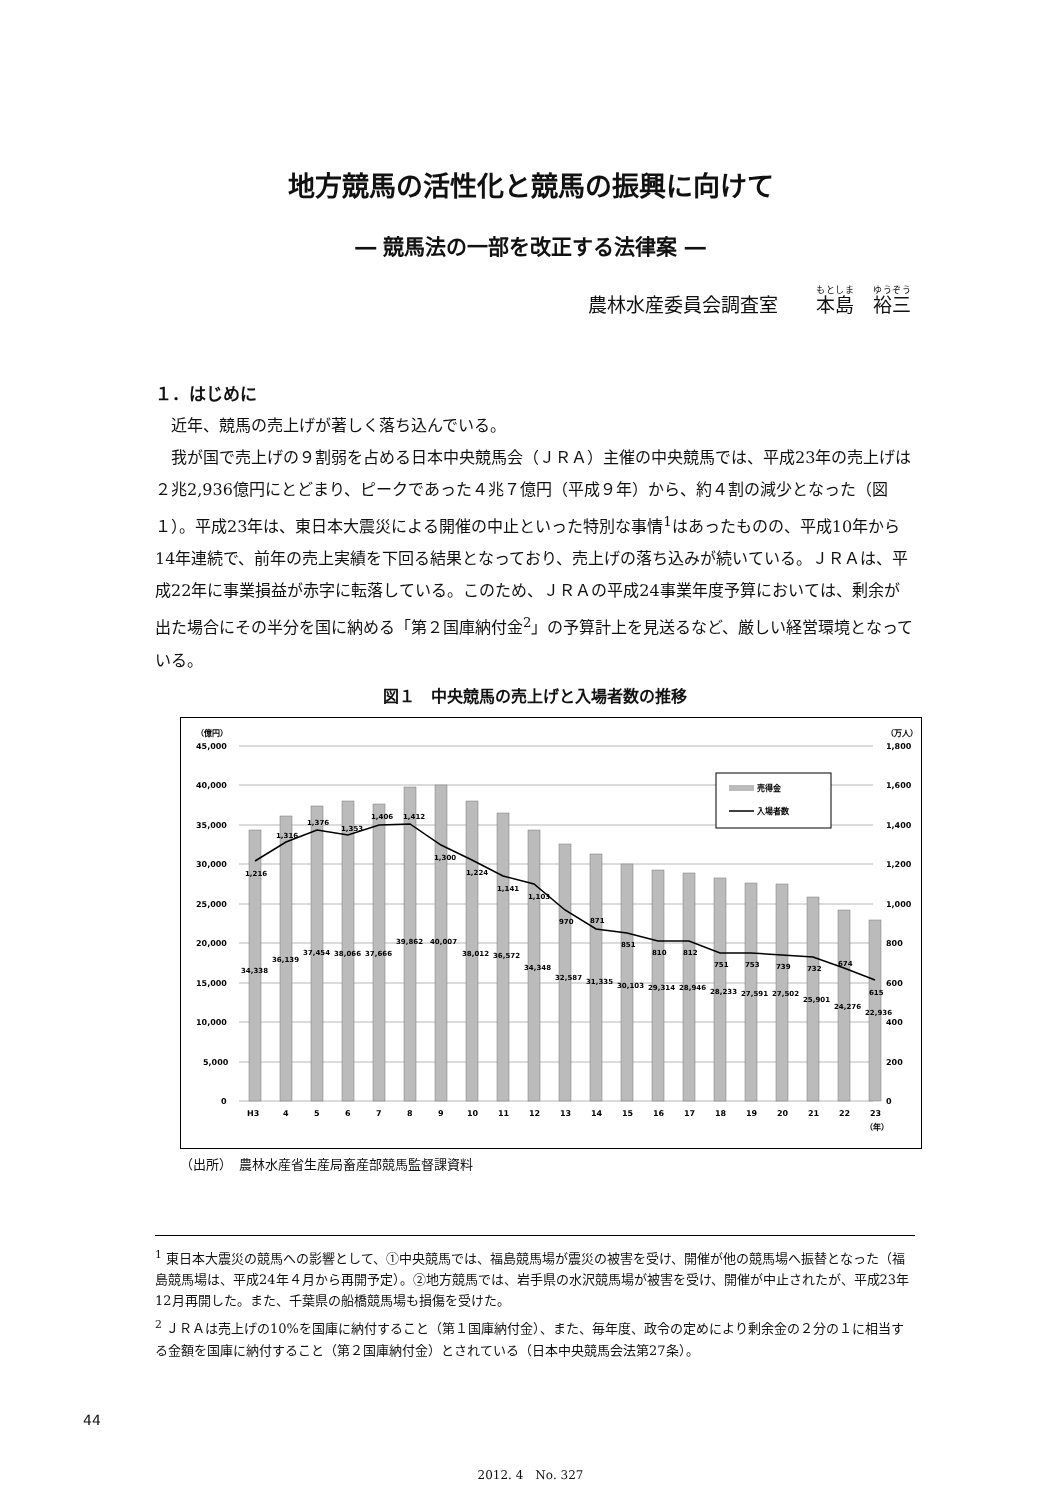地方競馬の活性化と競馬の振興に向けて
― 競馬法の一部を改正する法律案 ―
農林水産委員会調査室　　本島　裕三
１．はじめに
近年、競馬の売上げが著しく落ち込んでいる。
我が国で売上げの９割弱を占める日本中央競馬会（ＪＲＡ）主催の中央競馬では、平成23年の売上げは２兆2,936億円にとどまり、ピークであった４兆７億円（平成９年）から、約４割の減少となった（図１）。平成23年は、東日本大震災による開催の中止といった特別な事情<sup>1</sup>はあったものの、平成10年から14年連続で、前年の売上実績を下回る結果となっており、売上げの落ち込みが続いている。ＪＲＡは、平成22年に事業損益が赤字に転落している。このため、ＪＲＡの平成24事業年度予算においては、剰余が出た場合にその半分を国に納める「第２国庫納付金<sup>2</sup>」の予算計上を見送るなど、厳しい経営環境となっている。
図１　中央競馬の売上げと入場者数の推移
（億円）
（万人）
45,000
40,000
35,000
30,000
25,000
20,000
15,000
10,000
5,000
0
1,800
1,600
1,400
1,200
1,000
800
600
400
200
0
1,216
1,316
1,376
1,353
1,406
1,412
1,300
1,224
1,141
1,103
970
871
851
810
812
751
753
739
732
674
615
34,338
36,139
37,454
38,066
37,666
39,862
40,007
38,012
36,572
34,348
32,587
31,335
30,103
29,314
28,946
28,233
27,591
27,502
25,901
24,276
22,936
H3
4
5
6
7
8
9
10
11
12
13
14
15
16
17
18
19
20
21
22
23
（年）
売得金
入場者数
（出所）　農林水産省生産局畜産部競馬監督課資料
<sup>1</sup> 東日本大震災の競馬への影響として、①中央競馬では、福島競馬場が震災の被害を受け、開催が他の競馬場へ振替となった（福島競馬場は、平成24年４月から再開予定）。②地方競馬では、岩手県の水沢競馬場が被害を受け、開催が中止されたが、平成23年12月再開した。また、千葉県の船橋競馬場も損傷を受けた。
<sup>2</sup> ＪＲＡは売上げの10%を国庫に納付すること（第１国庫納付金）、また、毎年度、政令の定めにより剰余金の２分の１に相当する金額を国庫に納付すること（第２国庫納付金）とされている（日本中央競馬会法第27条）。
44
2012. 4　No. 327